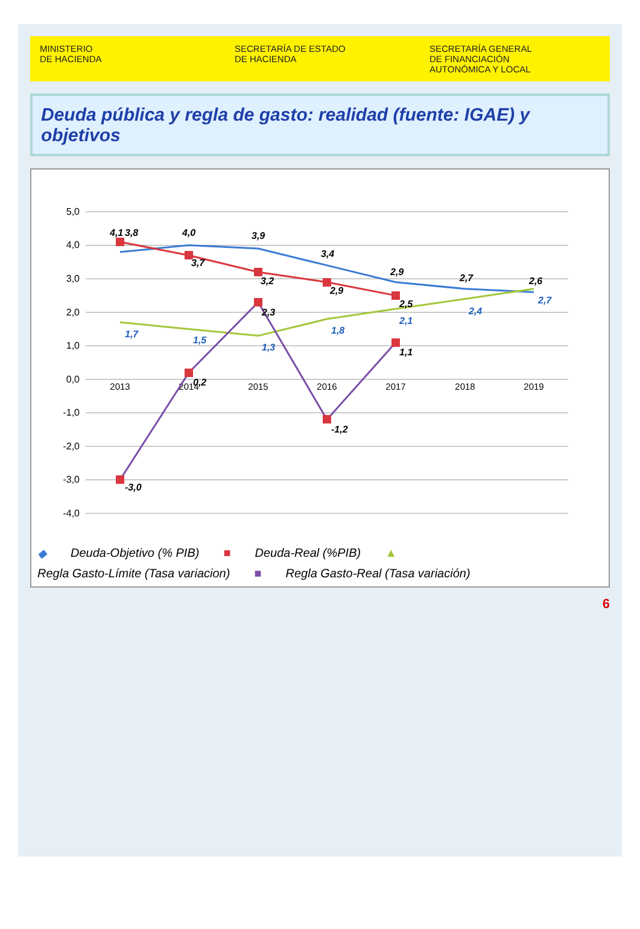MINISTERIO
DE HACIENDA
SECRETARÍA DE ESTADO
DE HACIENDA
SECRETARÍA GENERAL
DE FINANCIACIÓN
AUTONÓMICA Y LOCAL
Deuda pública y regla de gasto: realidad (fuente: IGAE) y objetivos
5,0
4,0
3,0
2,0
1,0
0,0
-1,0
-2,0
-3,0
-4,0
2013
2014
2015
2016
2017
2018
2019
3,8
4,0
3,9
3,4
2,9
2,7
2,6
4,1
3,7
3,2
2,9
2,5
-3,0
0,2
2,3
-1,2
1,1
1,7
1,5
1,3
1,8
2,1
2,4
2,7
◆ Deuda-Objetivo (% PIB) ■ Deuda-Real (%PIB) ▲ Regla Gasto-Límite (Tasa variacion) ■ Regla Gasto-Real (Tasa variación)
6